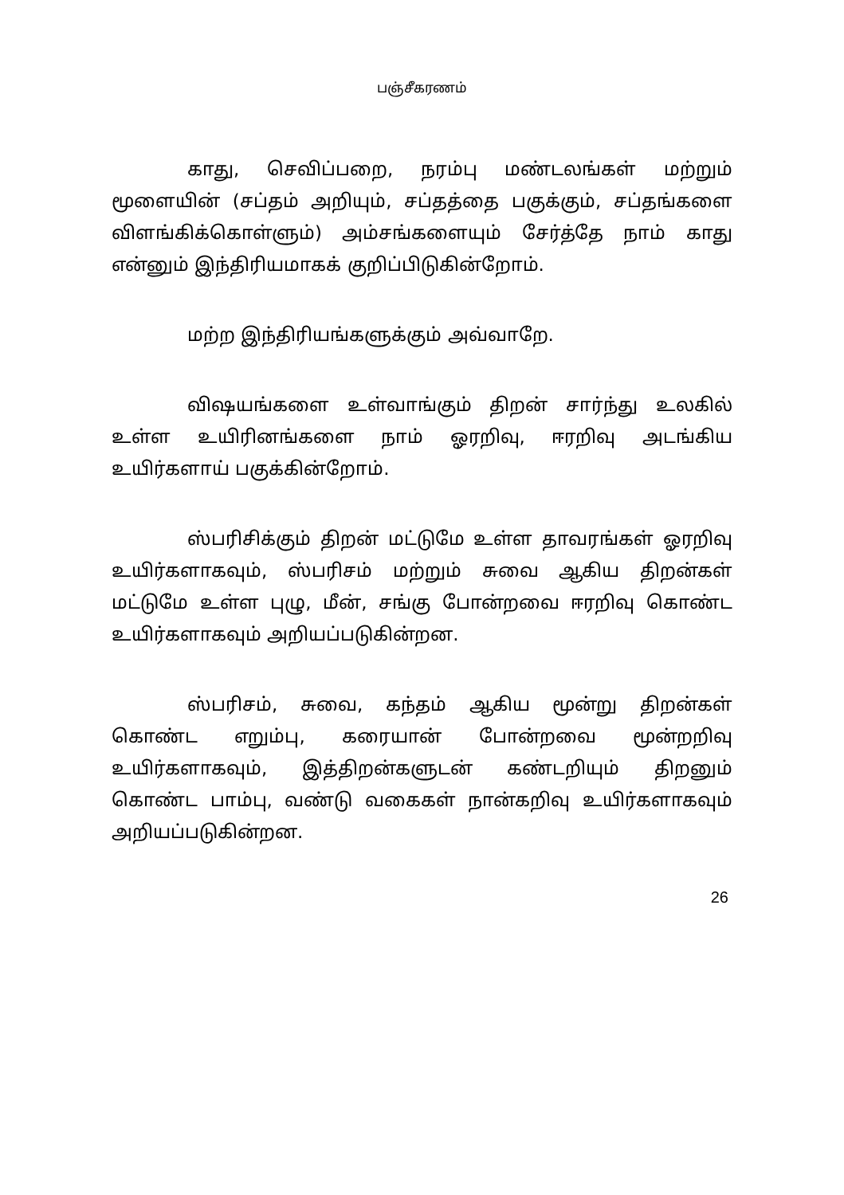பஞ்சீகரணம்
காது, செவிப்பறை, நரம்பு மண்டலங்கள் மற்றும் மூளையின் (சப்தம் அறியும், சப்தத்தை பகுக்கும், சப்தங்களை விளங்கிக்கொள்ளும்) அம்சங்களையும் சேர்த்தே நாம் காது என்னும் இந்திரியமாகக் குறிப்பிடுகின்றோம்.
மற்ற இந்திரியங்களுக்கும் அவ்வாறே.
விஷயங்களை உள்வாங்கும் திறன் சார்ந்து உலகில் உள்ள உயிரினங்களை நாம் ஓரறிவு, ஈரறிவு அடங்கிய உயிர்களாய் பகுக்கின்றோம்.
ஸ்பரிசிக்கும் திறன் மட்டுமே உள்ள தாவரங்கள் ஓரறிவு உயிர்களாகவும், ஸ்பரிசம் மற்றும் சுவை ஆகிய திறன்கள் மட்டுமே உள்ள புழு, மீன், சங்கு போன்றவை ஈரறிவு கொண்ட உயிர்களாகவும் அறியப்படுகின்றன.
ஸ்பரிசம், சுவை, கந்தம் ஆகிய மூன்று திறன்கள் கொண்ட எறும்பு, கரையான் போன்றவை மூன்றறிவு உயிர்களாகவும், இத்திறன்களுடன் கண்டறியும் திறனும் கொண்ட பாம்பு, வண்டு வகைகள் நான்கறிவு உயிர்களாகவும் அறியப்படுகின்றன.
26